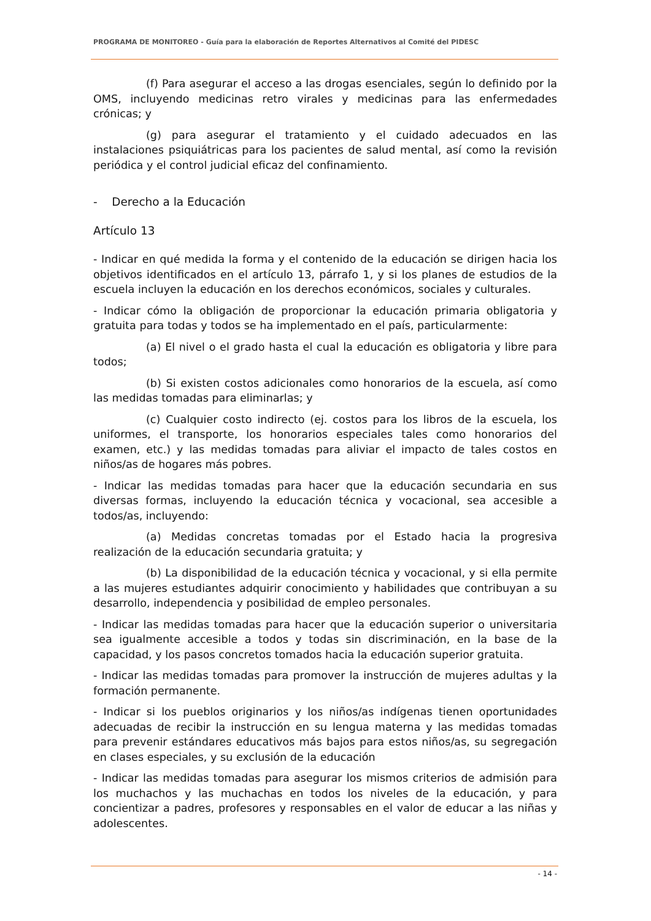PROGRAMA DE MONITOREO - Guía para la elaboración de Reportes Alternativos al Comité del PIDESC
(f) Para asegurar el acceso a las drogas esenciales, según lo definido por la OMS, incluyendo medicinas retro virales y medicinas para las enfermedades crónicas; y
(g) para asegurar el tratamiento y el cuidado adecuados en las instalaciones psiquiátricas para los pacientes de salud mental, así como la revisión periódica y el control judicial eficaz del confinamiento.
- Derecho a la Educación
Artículo 13
- Indicar en qué medida la forma y el contenido de la educación se dirigen hacia los objetivos identificados en el artículo 13, párrafo 1, y si los planes de estudios de la escuela incluyen la educación en los derechos económicos, sociales y culturales.
- Indicar cómo la obligación de proporcionar la educación primaria obligatoria y gratuita para todas y todos se ha implementado en el país, particularmente:
(a) El nivel o el grado hasta el cual la educación es obligatoria y libre para todos;
(b) Si existen costos adicionales como honorarios de la escuela, así como las medidas tomadas para eliminarlas; y
(c) Cualquier costo indirecto (ej. costos para los libros de la escuela, los uniformes, el transporte, los honorarios especiales tales como honorarios del examen, etc.) y las medidas tomadas para aliviar el impacto de tales costos en niños/as de hogares más pobres.
- Indicar las medidas tomadas para hacer que la educación secundaria en sus diversas formas, incluyendo la educación técnica y vocacional, sea accesible a todos/as, incluyendo:
(a) Medidas concretas tomadas por el Estado hacia la progresiva realización de la educación secundaria gratuita; y
(b) La disponibilidad de la educación técnica y vocacional, y si ella permite a las mujeres estudiantes adquirir conocimiento y habilidades que contribuyan a su desarrollo, independencia y posibilidad de empleo personales.
- Indicar las medidas tomadas para hacer que la educación superior o universitaria sea igualmente accesible a todos y todas sin discriminación, en la base de la capacidad, y los pasos concretos tomados hacia la educación superior gratuita.
- Indicar las medidas tomadas para promover la instrucción de mujeres adultas y la formación permanente.
- Indicar si los pueblos originarios y los niños/as indígenas tienen oportunidades adecuadas de recibir la instrucción en su lengua materna y las medidas tomadas para prevenir estándares educativos más bajos para estos niños/as, su segregación en clases especiales, y su exclusión de la educación
- Indicar las medidas tomadas para asegurar los mismos criterios de admisión para los muchachos y las muchachas en todos los niveles de la educación, y para concientizar a padres, profesores y responsables en el valor de educar a las niñas y adolescentes.
- 14 -